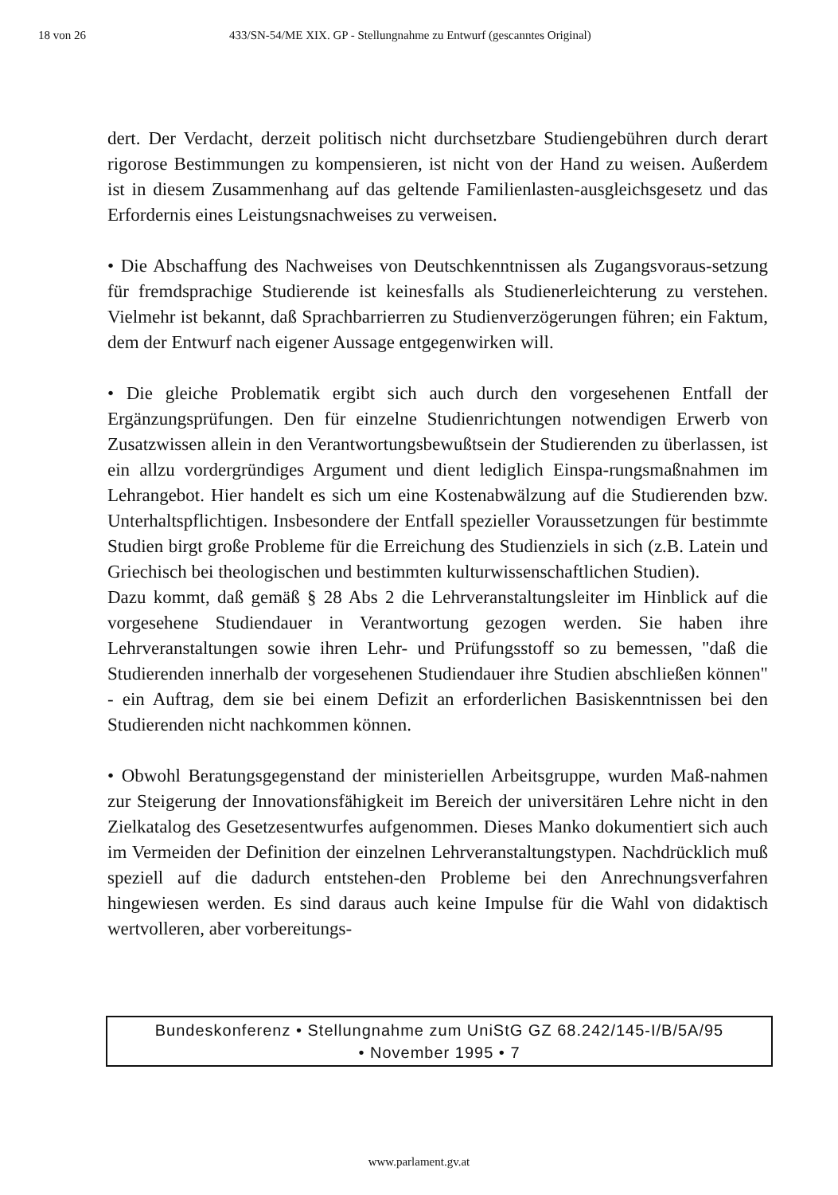18 von 26 433/SN-54/ME XIX. GP - Stellungnahme zu Entwurf (gescanntes Original)
dert. Der Verdacht, derzeit politisch nicht durchsetzbare Studiengebühren durch derart rigorose Bestimmungen zu kompensieren, ist nicht von der Hand zu weisen. Außerdem ist in diesem Zusammenhang auf das geltende Familienlasten-ausgleichsgesetz und das Erfordernis eines Leistungsnachweises zu verweisen.
• Die Abschaffung des Nachweises von Deutschkenntnissen als Zugangsvoraus-setzung für fremdsprachige Studierende ist keinesfalls als Studienerleichterung zu verstehen. Vielmehr ist bekannt, daß Sprachbarrierren zu Studienverzögerungen führen; ein Faktum, dem der Entwurf nach eigener Aussage entgegenwirken will.
• Die gleiche Problematik ergibt sich auch durch den vorgesehenen Entfall der Ergänzungsprüfungen. Den für einzelne Studienrichtungen notwendigen Erwerb von Zusatzwissen allein in den Verantwortungsbewußtsein der Studierenden zu überlassen, ist ein allzu vordergründiges Argument und dient lediglich Einspa-rungsmaßnahmen im Lehrangebot. Hier handelt es sich um eine Kostenabwälzung auf die Studierenden bzw. Unterhaltspflichtigen. Insbesondere der Entfall spezieller Voraussetzungen für bestimmte Studien birgt große Probleme für die Erreichung des Studienziels in sich (z.B. Latein und Griechisch bei theologischen und bestimmten kulturwissenschaftlichen Studien).
Dazu kommt, daß gemäß § 28 Abs 2 die Lehrveranstaltungsleiter im Hinblick auf die vorgesehene Studiendauer in Verantwortung gezogen werden. Sie haben ihre Lehrveranstaltungen sowie ihren Lehr- und Prüfungsstoff so zu bemessen, "daß die Studierenden innerhalb der vorgesehenen Studiendauer ihre Studien abschließen können" - ein Auftrag, dem sie bei einem Defizit an erforderlichen Basiskenntnissen bei den Studierenden nicht nachkommen können.
• Obwohl Beratungsgegenstand der ministeriellen Arbeitsgruppe, wurden Maß-nahmen zur Steigerung der Innovationsfähigkeit im Bereich der universitären Lehre nicht in den Zielkatalog des Gesetzesentwurfes aufgenommen. Dieses Manko dokumentiert sich auch im Vermeiden der Definition der einzelnen Lehrveranstaltungstypen. Nachdrücklich muß speziell auf die dadurch entstehen-den Probleme bei den Anrechnungsverfahren hingewiesen werden. Es sind daraus auch keine Impulse für die Wahl von didaktisch wertvolleren, aber vorbereitungs-
Bundeskonferenz • Stellungnahme zum UniStG GZ 68.242/145-I/B/5A/95
• November 1995 • 7
www.parlament.gv.at